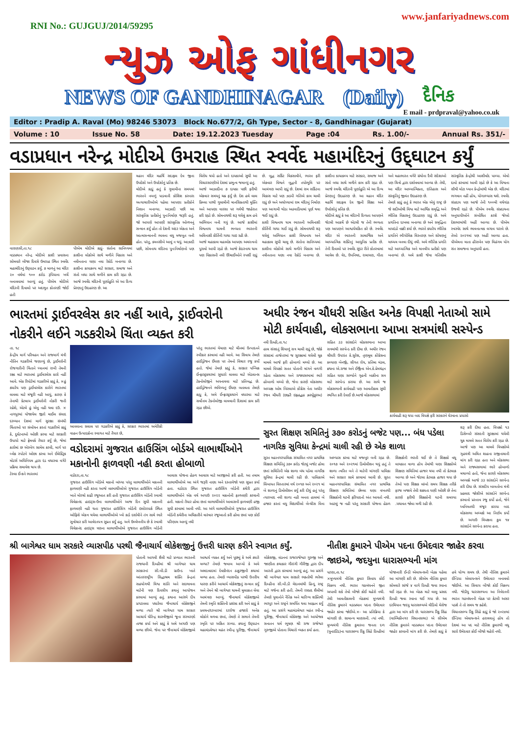RNI No.: GUJGUJ/2014/59295
www.janfariyadnews.com
ન્યુઝ ઓફ ગાંધીનગર
NEWS OF GANDHINAGAR (Daily) દૈનિક
E mail - prdpraval@yahoo.co.uk
Editor : Pradip A. Raval (Mo) 98246 53073 Block No.677/2, Gh Type, Sector - 8, Gandhinagar (Gujarat)
Volume : 10 Issue No. 58 Date: 19.12.2023 Tuesday Page :04 Rs. 1.00/- Annual Rs. 351/-
વડાપ્રધાન નરેન્દ્ર મોદીએ ઉમરાહ સ્થિત સ્વર્વેદ મહામંદિરનું ઉદ્‌ઘાટન કર્યું
વારાણસી,તા.૧૮
વડાપ્રધાન નરેન્દ્ર મોદીએ કાશી પ્રવાસના સોમવારે બીજા દિવસે ઉમરાહ સ્થિત સ્વર્વેદ મહામંદિરનું ઉદ્‌ઘાટન કર્યું. ૭ માળનું આ મંદિર ૨૦ વર્ષમાં ૧૦૦ કરોડ રૂપિયાના ખર્ચે બનાવવામાં આવ્યું હતું. પીએમ મોદીએ મંદિરની દિવાલો પર અદભુત કોતરણી જોઈ હતી
પીએમ મોદીએ કહ્યું- સંતોના સાનિધ્યમાં કાશીના લોકોએ સાથે મળીને વિકાસ અને નવીનતાના ઘણા નવા રેકોર્ડ બનાવ્યા છે. કાશીના કાયાકલ્પ માટે સરકાર, સમાજ અને સંતો બધા સાથે મળીને કામ કરી રહ્યા છે. આજે સ્વર્વેદ મંદિરની પૂર્ણાહુતિ એ આ દિવ્ય પ્રેરણાનું ઉદાહરણ છે. આ
મહાન મંદિર મહર્ષિ સદાફલ દેવ જીના ઉપદેશો અને ઉપદેશોનું પ્રતિક છે.
મોદીએ કહ્યું હતું કે ગુલામીના સમયમાં ભારતને નબળું પાડવાની કોશિશ કરનારા અત્યાચારીઓએ પહેલા આપણા પ્રતીકોને નિશાન બનાવ્યા. આઝાદી પછી આ સાંસ્કૃતિક પ્રતીકોનું પુનઃનિર્માણ જરૂરી હતું. જો આપણે આપણી સાંસ્કૃતિક ઓળખનું સન્માન કર્યું હોત તો દેશની અંદર એકતા અને આત્મસન્માનની ભાવના વધુ મજબુત બની હોત. પરંતુ, કમનસીબે આવું ન થયું. આઝાદી પછી, સોમનાથ મંદિરના પુનઃનિર્માણનો પણ વિરોધ થયો હતો અને દાયકાઓ સુધી આ વિચારસરણીએ દેશમાં પ્રભુત્વ જમાવ્યું હતું.
આજે આઝાદીના ૭ દાયકા પછી ફરીથી એકવાર સમયનું ચક્ર ફર્યું છે. દેશ હવે લાલ કિલ્લા પરથી ગુલામીની માનસિકતાથી મુક્તિ અને આપણા વારસા પર ગર્વથી જાહેરાત કરી રહ્યો છે. સોમનાથથી શરૂ થયેલું કામ હવે અભિયાન બની ગયું છે. આજે કાશીમાં વિશ્વનાથ ધામની ભવ્યતા ભારતની અવિનાશી કીર્તિની ગાથા ગાઇ રહી છે.
આજે મહાકાલ મહાલોક આપણા અમરત્વનો પુરાવો આપી રહ્યો છે. આજે કેદારનાથ ધામ પણ વિકાસની નવી ઊંચાઈઓને સ્પર્શી રહ્યું છે. બુદ્ધ સર્કિટ વિકસાવીને, ભારત ફરી એકવાર વિશ્વને બુદ્ધની તપોભૂમિ પર આમંત્રણ આપી રહ્યું છે. દેશમાં રામ સર્કિટના વિકાસ માટે પણ ઝડપી ગતિએ કામ ચાલી રહ્યું છે અને અયોધ્યામાં રામ મંદિરનું નિર્માણ પણ આગામી થોડા અઠવાડિયામાં પૂર્ણ થવા જઈ રહ્યું છે.
કાશી વિશ્વનાથ ધામ ભારતની અવિનાશી કીર્તિની ગાથા ગાઈ રહ્યું છે. સોમનાથથી શરૂ થયેલું અભિયાન કાશી વિશ્વનાથ અને મહાકાલ સુધી ચાલુ છે. સંતોના સાનિધ્યમાં કાશીના લોકોએ સાથે મળીને વિકાસ અને નવીનતાના ઘણા નવા રેકોર્ડ બનાવ્યા છે. કાશીના કાયાકલ્પ માટે સરકાર, સમાજ અને સંતો બધા સાથે મળીને કામ કરી રહ્યા છે. આજે સ્વર્વેદ મંદિરની પૂર્ણાહુતિ એ આ દિવ્ય પ્રેરણાનું ઉદાહરણ છે. આ મહાન મંદિર મહર્ષિ સદાફલ દેવ જીની શિક્ષા અને ઉપદેશોનું પ્રતિક છે.
મોદીએ કહ્યું કે આ મંદિરની દિવ્યતા આપણને જેટલી આકર્ષે છે એટલી જ તેની ભવ્યતા પણ આપણને આશ્ચર્યચકિત કરે છે. સ્વર્વેદ મંદિર એ ભારતની સામાજિક અને આધ્યાત્મિક શક્તિનું આધુનિક પ્રતીક છે. તેની દિવાલો પર સ્વર્વેદ સુંદર રીતે કોતરવામાં આવેલ છે. વેદ, ઉપનિષદ, રામાયણ, ગીતા અને મહાભારત વગેરે ગ્રંથોના દૈવી સંદેશાઓ પણ ચિત્રો દ્વારા દર્શાવવામાં આવ્યા છે. તેથી, આ મંદિર આધ્યાત્મિકતા, ઇતિહાસ અને સંસ્કૃતિનું જીવંત ઉદાહરણ છે.
તેમણે કહ્યું હતું કે ભારત એક એવું રાષ્ટ્ર છે જે સદીઓથી વિશ્વ માટે આર્થિક સમૃદ્ધિ અને ભૌતિક વિકાસનું ઉદાહરણ રહ્યું છે. અમે પ્રગતિના દાખલા બનાવ્યા છે અને સમૃદ્ધિના માપદંડો નક્કી કર્યા છે. ભારતે ક્યારેય ભૌતિક પ્રગતિને ભૌગોલિક વિસ્તરણ અને શોષણનું માધ્યમ બનવા દીધું નથી. અમે ભૌતિક પ્રગતિ માટે આધ્યાત્મિક અને માનવીય પ્રતીકો પણ બનાવ્યાં છે. અમે કાશી જેવા ગતિશીલ સાંસ્કૃતિક કેન્દ્રોથી આશીર્વાદ પામ્યા. એવો દાવો કરવામાં આવી રહ્યો છે કે આ વિશ્વના સૌથી મોટા ધ્યાન કેન્દ્રોમાંથી એક છે. મંદિરમાં ભગવાન નહીં હોય, યોગાભ્યાસ થશે. સ્વર્વેદ સંપ્રદાય પણ આજે તેની ૧૦૦મી વર્ષગાંઠ ઉજવી રહ્યો છે. પીએમ સ્વર્વેદ સંપ્રદાયના અનુયાયીઓને સંબોધિત કરશે જેઓ દેશભરમાંથી અહીં આવ્યા છે. પીએમ સ્વરવેદ સાથે ભાવનાત્મક લગાવ ધરાવે છે. તેઓ ૨૦૨૧માં પણ અહીં આવ્યા હતા. પીએમના માતા હીરાબેન પણ વિહંગમ યોગ સંત સમાજના અનુયાયી હતા.
ભારતમાં ડ્રાઈવરલેસ કાર નહીં આવે, ડ્રાઈવરોની નોકરીને લઈને ગડકરીએ ચિંતા વ્યક્ત કરી
તા. ૧૮
કેન્દ્રીય માર્ગ પરિવહન અને રાજમાર્ગ મંત્રી નીતિન ગડકરીએ જણાવ્યું છે, ડ્રાઈવરોની રોજગારીની ચિંતાને ધ્યાનમાં રાખી તેમની રક્ષા માટે ભારતમાં ડ્રાઈવરલેસ કારો નહીં આવે. એક રિપોર્ટમાં ગડકરીએ કહ્યું કે, ×હું ક્યારેય પણ ડ્રાઈવરલેસ કારોને ભારતમાં લાવવા માટે મંજૂરી નહી આપું, કારણ કે તેનાથી કેટલાય ડ્રાઈવરોની નોકરી જતી રહેશે, એટલે હું એવુ નહી થવા દઉ. × નાગપુરમાં યોજાયેલ જીરો માઈલ સંવાદ દરમ્યાન દેશમાં માર્ગ સુરક્ષા સંબંધી ચિંતાઓ પર સંબોધન કરતાં ગડકરીએ કહ્યું કે, દુર્ઘટનાઓ ઓછી કરવા માટે સરકારી ઉપાયો માટે ફ્રેમવર્ક તૈયાર કર્યું છે, જેમાં કારોમાં છ એરબેગ સામેલ કરવી, માર્ગ પર બ્લેક સ્પોટને ઓછા કરવા અને ઈલેક્ટ્રિક મોટર્સ અધિનિયમ દ્વારા દંડ વધારવા વગેરે પ્રક્રિયા સમાવેશ થાય છે.
ટેસ્લા ઈન્કને ભારતમાં
પરંતુ ભારતમાં વેચાણ માટે ચીનમાં ઉત્પાદનને સ્વીકાર કરવામાં નહી આવે. આ સિવાય તેમણે હાઈડ્રોજન ઈંધણ પર તેમનો વિચાર રજુ કર્યો હતો. જેમાં તેમણે કહ્યું કે, સરકાર પબ્લિક ઈન્ફ્રાસ્ટ્રક્ચરમાં સુધારો લાવવા માટે એડવાન્સ ટેક્નોલોજીને અપનાવવા માટે પ્રતિબદ્ધ છે. હાઈડ્રોજનને ભવિષ્યનું ઈંધણ બતાવતા તેમણે કહ્યુ કે, અમે ઈન્ફ્રાસ્ટ્રક્ચરને વધારવા માટે સર્વોત્તમ ટેક્નોલોજી લાવવાની દિશામાં કામ કરી રહ્યા છીએ.
આવવાના સવાલ પર ગડકરીએ કહ્યું કે, સરકાર ભારતમાં અમેરિકી વાહન ઉત્પાદકોના સ્વાગત માટે તૈયાર છે,
વડોદરામાં ગુજરાત હાઉસિંગ બોર્ડએ લાભાર્થીઓને મકાનોની ફાળવણી નહી કરતા હોબાળો
વડોદરા,તા.૧૮
ગુજરાત હાઉસિંગ બોર્ડએ મકાનો બાંધ્યા પરંતુ લાભાર્થીઓને મકાનની ફાળવણી નહી કરતા આજે લાભાર્થીઓએ ગુજરાત હાઉસિંગ બોર્ડની ખાતે મોરચો કાઢી રજુઆત કરી હતી ગુજરાત હાઉસિંગ બોર્ડની સ્વામી વિવેકાનંદ હાઇટ્સ-ઉના લાભાર્થીઓને આજ દિન સુધી મકાનની ફાળવણી નહી થતા ગુજરાત હાઉસિંગ બોર્ડની ઇલોરાપાર્ક સ્થિત ઓફિસે એકત્ર થયેલા લાભાર્થીઓએ ખ્લે કાર્ડ દર્શાવીને તંત્ર સામે ભારે સુત્રોચાર કરી આવેદનપત્ર સુપ્રત કર્યું હતુ. અત્રે ઉલ્લેખનીય છે કે સ્વામી વિવેકાનંદ હાઇટ્સ ત્રણના લાભાર્થીઓએ ગુજરાત હાઉસિંગ બોર્ડની આવાસ યોજના હેઠળ આવાસ માટે અરજીઓ કરી હતી. આ તમામ લાભાર્થીઓએ આ અંગે જરૂરી નાણા અને દસ્તાવેજો પણ સુપ્રત કર્યા હતા. વડોદરા સ્થિત ગુજરાત હાઉસિંગ બોર્ડની કચેરી દ્વારા લાભાર્થીઓને એક વર્ષ અગાઉ ૨૦૨૨ મકાનોની ફાળવણી કરવાની હતી. મકાનો તૈયાર હોવા છતાં લાભાર્થીઓને આવાસની ફાળવણી હજી સુધી કરવામાં આવી નથી. આ અંગે લાભાર્થીઓએ ગુજરાત હાઉસિંગ બોર્ડની કચેરીના અધિકારીને વારંવાર રજૂઆતો કરી હોવા છતાં પણ કોઈ પરિણામ આવ્યું નથી
અધીર રંજન ચૌધરી સહિત અનેક વિપક્ષી નેતાઓ સામે મોટી કાર્યવાહી, લોકસભાના આખા સત્રમાંથી સસ્પેન્ડ
નવી દિલ્હી,તા.૧૮
હાલ સંસદનું શિયાળું સત્ર ચાલી રહ્યું છે, જોકે સંસદમાં તાજેતરમાં જ સુરક્ષામાં થયેલી ચૂક મામલે આજે ફરી હોબાળો મચ્યો છે. આ મામલે વિપક્ષો સતત પોતાની માંગને વળગી રહેતા લોકસભા અને રાજ્યસભામાં ભારે હોબાળો મચ્યો છે, જેના કારણે લોકસભા અધ્યક્ષ ઓમ બિરલાએ કોંગ્રેસ નેતા અધીર રંજન ચૌધરી (છહ્વરૈ ઇફ્રહદ્બહ ઝ્રરુટ્ઠેઙ્ઘરઅ) સહિત ૩૩ સાંસદોને લોકસભાના આખા સત્રમાંથી સસ્પેન્ડ કરી દીધા છે. અધીર રંજન ચૌધરી ઉપરાંત કે.સુરેશ, તૃણમૂલ કોંગ્રેસના કલ્યાણ બેનર્જી, સૌગત રોય, પ્રતિમા મંડલ, ક્રદ્મના એ.રાજા અને ઈજીૈંના એન.કે.પ્રેમચંદ્રન સહિત ઘણા સભ્યોને ગૃહની બાકીના સત્ર માટે સસ્પેન્ડ કરાયા છે. આ સાથે જ લોકસભાની કાર્યવાહી પણ આવતીકાલ સુધી સ્થગિત કરી દેવાઈ છે.આજે લોકસભામાં
કાર્યવાહી શરૂ થયા બાદ વિપક્ષે ફરી સરકારને ઘેરવાના પ્રયાસો
સુરત શિક્ષણ સમિતિનું ૩૭૦ કરોડનું બજેટ પણ... બંધ પડેલા નાગરિક સુવિધા કેન્દ્રમાં ચાલી રહી છે એક શાળા
સુરત મહાનગરપાલિકા સંચાલિત નગર પ્રાથમિક શિક્ષણ સમિતિનું ૩૭૦ કરોડ જેટલું બજેટ હોવા છતાં સમિતિની એક શાળા બંધ પડેલા નાગરિક સુવિધા કેન્દ્રમાં ચાલી રહી છે. પાલિકાએ લિંબાયત વિસ્તારમાં વર્ષ ૨૦૧૭ અને ૨૦૨૧ માં બે શાળાનું ડિમોલીશન કર્યું કરી દીધું હતું પરંતુ ત્યારબાદ નવી શાળા નહી બનતા હાલમાં બે હજાર કરતાં વધુ વિદ્યાર્થીઓ બેન્ચીસ વિના અભ્યાસ કરવા માટે મજબુર બની રહ્યા છે. ૨૦૧૭ અને ૨૦૨૧માં ડિમોલીશન થયું હતું તે શાળા ત્વરિત બને તે માટેની માંગણી પાલિકા અને સરકાર સામે કરવામાં આવી છે. સુરત મહાનગરપાલિકા સંચાલિત નગર પ્રાથમિક શિક્ષણ સમિતિમાં છેલ્લા ઘણા વખતથી શિક્ષકોની ઘટની ફરિયાદનો અંત આવતો નથી. આટલું જ નહી પરંતુ સરકારી યોજના હેઠળ શિક્ષકોની ભરતી થઈ છે તે શિક્ષકો વધુ લાયકાત વાળા હોય તેમાંથી ઘણા શિક્ષકોએ શિક્ષણ સમિતિમાં હાજર થયા નથી તો કેટલાક આવ્યા છે અને જેટલા કેટલાક હાજર થયા છે તેઓ પણ શિક્ષક લાંબો સમય શિક્ષક તરીકે ફરજ બજાવે તેવી શક્યતા ઘણી ઓછી છે તેના કારણે ફરીથી શિક્ષકોની ઘટની સમસ્યા .યથાવત જોવા મળી રહી છે.
શરૂ કરી દીધા હતા. વિપક્ષો ૧૩ ડિસેમ્બરે સંસદની સુરક્ષામાં થયેલી ચુક મામલે સતત વિરોધ કરી રહ્યા છે. આજે પણ આ મામલે વિપક્ષોએ ગૃહમંત્રી અમિત શાહના રાજીનામાની માંગ કરી રહ્યા હતા અને લોકસભા અને રાજ્યસભામાં ભારે હોબાળો મચાવ્યો હતો, જેના કારણે લોકસભા અધ્યક્ષે આજે ૩૩ સાંસદોને સસ્પેન્ડ કરી દીધા છે. સંસદીય બાબતોના મંત્રી પ્રહલાદ જોશીએ સાંસદોને સસ્પેન્ડ કરવાનો પ્રસ્તાવ રજુ કર્યો હતો, જેને ધ્વનિમતથી મંજૂર કરાયા બાદ લોકસભા અધ્યક્ષે આ નિર્ણય કર્યો છે. અગાઉ વિપક્ષના કુલ ૧૪ સાંસદોને સસ્પેન્ડ કરાયા હતા.
શ્રી બાગેશ્વર ધામ સરકારે વ્યાસપીઠ પરથી જૈનાચાર્ય લોકેશજીનું ઉત્તરી ધારણ કરીને સ્વાગત કર્યું.
પોતાની આગવી શૈલી માટે પ્રખ્યાત ભારતની રાજધાની દિલ્હીમાં શ્રી બાગેશ્વર ધામ સરકારનાં સી.બી.ડી ગ્રાઉન્ડ ખાતે આંતરરાષ્ટ્રીય સિદ્ધાશ્રમ શક્તિ કેન્દ્રનાં સહયોગથી વિશ્વ શાંતિ અને સદભાવના માટેની ત્રણ દિવસીય કથાનું આયોજન કરવામાં આવ્યું હતું. કથાના આરંભે દીપ પ્રગટાવવા પધારેલા જૈનાચાર્ય લોકેશજીને મળ્યા ત્યારે શ્રી બાગેશ્વર ધામ સરકાર આચાર્ય ધીરેન્દ્ર શાસ્ત્રીજીએ જૂના સંસ્મરણો તાજા કર્યા અને કહ્યું કે અમે અગાઉ પણ મળ્યા છીએ. જેના પર જૈનાચાર્ય લોકેશજીએ આશ્ચર્ય વ્યક્ત કર્યું અને પૂછ્યું કે અમે ક્યારે મળ્યા? તેમણે જવાબ આપ્યો કે અમે અમદાવાદમાં દેવકીનંદન ઠાકુરજીની કથામાં મળ્યા હતા. તેમણે વ્યાસપીઠ પરથી ઉત્તરીય ધારણ કરીને આચાર્ય લોકેશજીનું સન્માન કર્યું અને તેમને શ્રી બાગેશ્વર ધામની મુલાકાત લેવા આમંત્રણ આપ્યું. જૈનાચાર્ય લોકેશજીએ તેમની સ્મૃતિ શક્તિની પ્રશંસા કરી અને કહ્યું કે પ્રવચન/દરબારમાં દરરોજ હજારો અનેક લોકોને મળવા છતાં, તેમણે તે સભાને તેમની સ્મૃતિ પર અંકિત રાખ્યા. કથાનું ઉદ્‌ઘાટન મહામંડલેશ્વર મહંત રવીન્દ્ર પુરીજી, જૈનાચાર્ય લોકેશજી, લંડનનાં રાજરાજેશ્વર ગુરુજી અને જાણીતા કથાકાર ગૌરાંગી ગૌરીજી દ્વારા દીપ આરતી દ્વારા કરવામાં આવ્યું હતું. આ પ્રસંગે શ્રી બાગેશ્વર ધામ સરકારે ભક્તોથી ભરેલા દિલ્હીના સી.બી.ડી મેદાનમાંથી હિન્દુ રાષ્ટ્ર માટે ગર્જના કરી હતી. તેમની રસપ્રદ શૈલીમાં તેમણે યુવાનોને નૈતિક અને ચારિત્ર્ય શક્તિથી ભરપૂર અને રાષ્ટ્રને સમર્પિત થવા આહ્વાન કર્યું હતું. આ પ્રસંગે મહામંડલેશ્વર મહંત રવીન્દ્ર પુરીજી, જૈનાચાર્ય લોકેશજી અને આયોજક સનાતન ધર્મ ભૂષણ શ્રી રાજ રાજેશ્વર ગુરુજીએ પોતાના વિચારો વ્યક્ત કર્યા હતા.
નીતીશ કુમારને પીએમ પદના ઉમેદવાર જાહેર કરવા જાઇએ, જદયુના ધારાસભ્યની માંગ
પટણા,તા.૧૮
×મુખ્યમંત્રી નીતિશ કુમાર સિવાય કોઈ વિકલ્પ નથી. ભારત ગઠબંધનને જીત અપાવી શકે તેવો બીજો કોઈ ચહેરો નથી. તેથી આવતીકાલની બેઠકમાં મુખ્યમંત્રી નીતિશ કુમારને વડાપ્રધાન પદના ઉમેદવાર જાહેર કરવા જોઈએ.×- આ પ્રતિક્રિયા કે માંગણી છે. સામાન્ય માણસની. ત્યાં નથી. મુખ્યમંત્રી નીતિશ કુમારના જનતા દળ (યુનાઈટેડ)ના ધારાસભ્ય રિંકુ સિંહે દિલ્હીમાં યોજાનારી ઈન્ડી એલાયન્સની બેઠક પહેલા આ માંગણી કરી છે. સીએમ નીતિશ કુમાર સોમવારે સાંજે ૪ વાગે દિલ્હી જવા રવાના થઈ રહ્યા છે. આ બેઠક માટે લાલુ પ્રસાદ દિલ્હી જવા રવાના થઈ ગયા છે. આ દરમિયાન જદયુ ધારાસભ્યએ વીડિયો મેસેજ દ્વારા આ માંગ કરી છે. ધારાસભ્ય રિંકુ સિંહ (વાલ્મિકીનગર વિધાનસભા) એ સીએમ નીતિશ કુમારને વડાપ્રધાન પદના ઉમેદવાર જાહેર કરવાની માંગ કરી છે. તેમણે કહ્યું કે હવે યોગ્ય સમય છે. તેથી નીતિશ કુમારને ઈન્ડિયા એલાયન્સને ઉમેદવાર બનાવવો જોઈએ. આ સિવાય બીજો કોઈ વિકલ્પ નથી. જેડીયુ ધારાસભ્યના આ નિવેદનની ભારત ગઠબંધનની બેઠક પર કેટલી અસર પડશે તે તો સમય જ કહેશે.
વિધાનસભ્ય રિંકુ સિંહે કહ્યું કે જો ૨૦૨૪માં ઈન્ડિયા એલાયન્સને હરાવવાનું હોય તો દેશમાં આ પદ માટે નીતિશ કુમારથી વધુ સારો ઉમેદવાર કોઈ બીજો ચહેરો નથી.